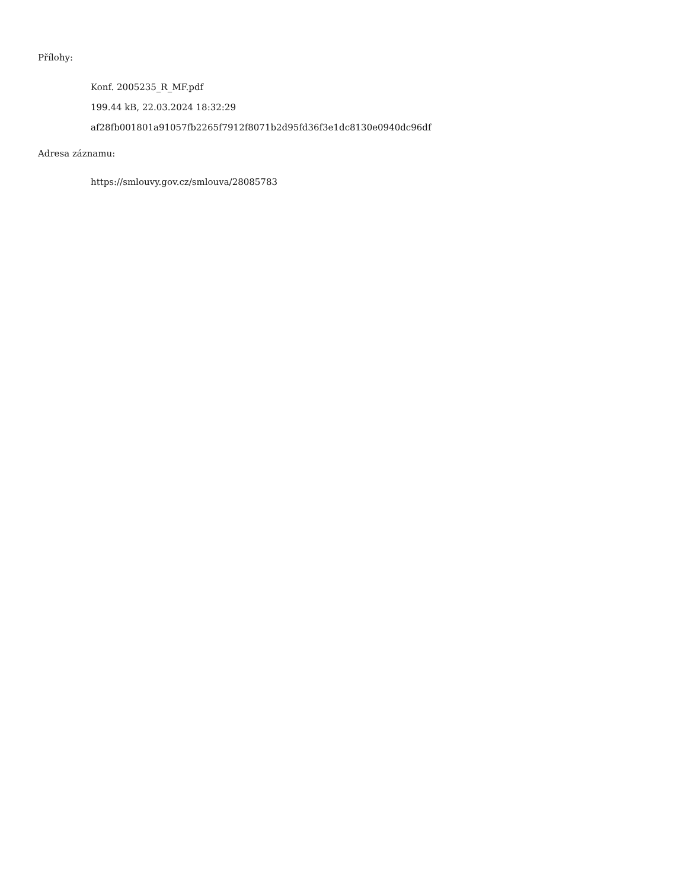Přílohy:
Konf. 2005235_R_MF.pdf
199.44 kB, 22.03.2024 18:32:29
af28fb001801a91057fb2265f7912f8071b2d95fd36f3e1dc8130e0940dc96df
Adresa záznamu:
https://smlouvy.gov.cz/smlouva/28085783